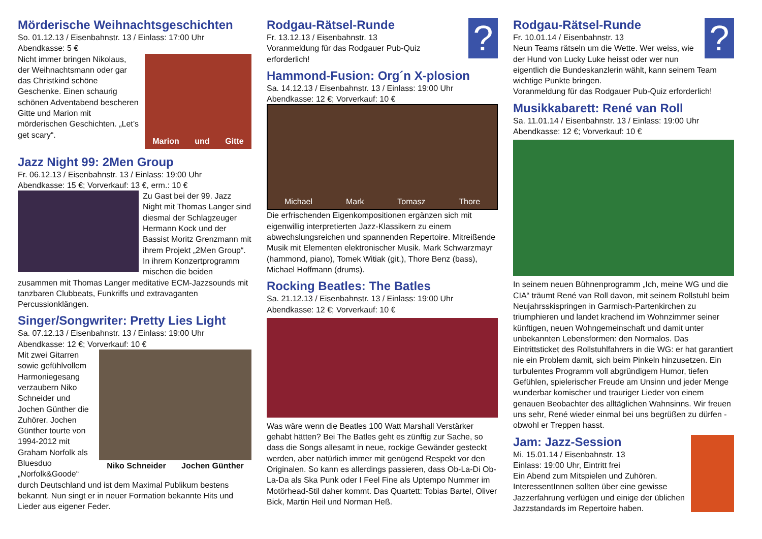Mörderische Weihnachtsgeschichten
So. 01.12.13 / Eisenbahnstr. 13 / Einlass: 17:00 Uhr
Abendkasse: 5 €
Marion und Gitte
Nicht immer bringen Nikolaus, der Weihnachtsmann oder gar das Christkind schöne Geschenke. Einen schaurig schönen Adventabend bescheren Gitte und Marion mit mörderischen Geschichten. „Let’s get scary“.
Jazz Night 99: 2Men Group
Fr. 06.12.13 / Eisenbahnstr. 13 / Einlass: 19:00 Uhr
Abendkasse: 15 €; Vorverkauf: 13 €, erm.: 10 €
Zu Gast bei der 99. Jazz Night mit Thomas Langer sind diesmal der Schlagzeuger Hermann Kock und der Bassist Moritz Grenzmann mit ihrem Projekt „2Men Group“. In ihrem Konzertprogramm mischen die beiden zusammen mit Thomas Langer meditative ECM-Jazzsounds mit tanzbaren Clubbeats, Funkriffs und extravaganten Percussionklängen.
Singer/Songwriter: Pretty Lies Light
Sa. 07.12.13 / Eisenbahnstr. 13 / Einlass: 19:00 Uhr
Abendkasse: 12 €; Vorverkauf: 10 €
Niko Schneider Jochen Günther
Mit zwei Gitarren sowie gefühlvollem Harmoniegesang verzaubern Niko Schneider und Jochen Günther die Zuhörer. Jochen Günther tourte von 1994-2012 mit Graham Norfolk als Bluesduo „Norfolk&Goode“ durch Deutschland und ist dem Maximal Publikum bestens bekannt. Nun singt er in neuer Formation bekannte Hits und Lieder aus eigener Feder.
?
Rodgau-Rätsel-Runde
Fr. 13.12.13 / Eisenbahnstr. 13
Voranmeldung für das Rodgauer Pub-Quiz erforderlich!
Hammond-Fusion: Org´n X-plosion
Sa. 14.12.13 / Eisenbahnstr. 13 / Einlass: 19:00 Uhr
Abendkasse: 12 €; Vorverkauf: 10 €
Michael Mark Tomasz Thore
Die erfrischenden Eigenkompositionen ergänzen sich mit eigenwillig interpretierten Jazz-Klassikern zu einem abwechslungsreichen und spannenden Repertoire. Mitreißende Musik mit Elementen elektronischer Musik. Mark Schwarzmayr (hammond, piano), Tomek Witiak (git.), Thore Benz (bass), Michael Hoffmann (drums).
Rocking Beatles: The Batles
Sa. 21.12.13 / Eisenbahnstr. 13 / Einlass: 19:00 Uhr
Abendkasse: 12 €; Vorverkauf: 10 €
Was wäre wenn die Beatles 100 Watt Marshall Verstärker gehabt hätten? Bei The Batles geht es zünftig zur Sache, so dass die Songs allesamt in neue, rockige Gewänder gesteckt werden, aber natürlich immer mit genügend Respekt vor den Originalen. So kann es allerdings passieren, dass Ob-La-Di Ob-La-Da als Ska Punk oder I Feel Fine als Uptempo Nummer im Motörhead-Stil daher kommt. Das Quartett: Tobias Bartel, Oliver Bick, Martin Heil und Norman Heß.
?
Rodgau-Rätsel-Runde
Fr. 10.01.14 / Eisenbahnstr. 13
Neun Teams rätseln um die Wette. Wer weiss, wie der Hund von Lucky Luke heisst oder wer nun eigentlich die Bundeskanzlerin wählt, kann seinem Team wichtige Punkte bringen.
Voranmeldung für das Rodgauer Pub-Quiz erforderlich!
Musikkabarett: René van Roll
Sa. 11.01.14 / Eisenbahnstr. 13 / Einlass: 19:00 Uhr
Abendkasse: 12 €; Vorverkauf: 10 €
In seinem neuen Bühnenprogramm „Ich, meine WG und die CIA“ träumt René van Roll davon, mit seinem Rollstuhl beim Neujahrsskispringen in Garmisch-Partenkirchen zu triumphieren und landet krachend im Wohnzimmer seiner künftigen, neuen Wohngemeinschaft und damit unter unbekannten Lebensformen: den Normalos. Das Eintrittsticket des Rollstuhlfahrers in die WG: er hat garantiert nie ein Problem damit, sich beim Pinkeln hinzusetzen. Ein turbulentes Programm voll abgründigem Humor, tiefen Gefühlen, spielerischer Freude am Unsinn und jeder Menge wunderbar komischer und trauriger Lieder von einem genauen Beobachter des alltäglichen Wahnsinns. Wir freuen uns sehr, René wieder einmal bei uns begrüßen zu dürfen - obwohl er Treppen hasst.
Jam: Jazz-Session
Mi. 15.01.14 / Eisenbahnstr. 13
Einlass: 19:00 Uhr, Eintritt frei
Ein Abend zum Mitspielen und Zuhören. InteressentInnen sollten über eine gewisse Jazzerfahrung verfügen und einige der üblichen Jazzstandards im Repertoire haben.